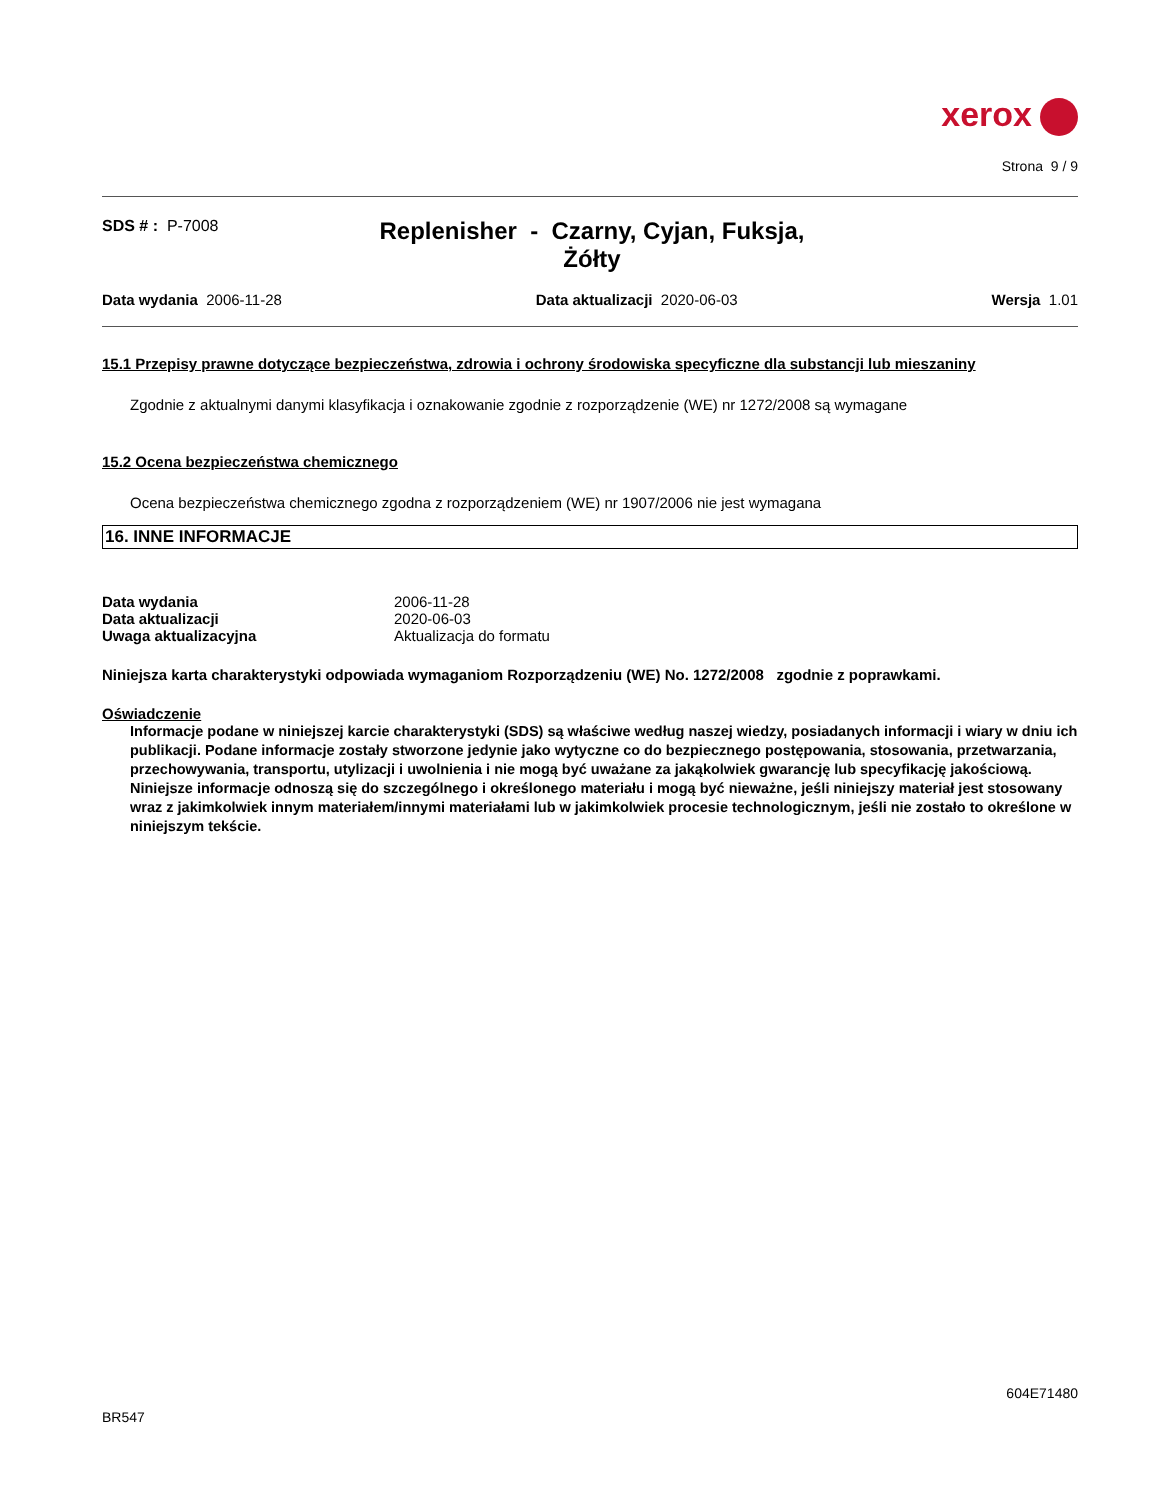xerox
Strona 9 / 9
SDS # : P-7008
Replenisher - Czarny, Cyjan, Fuksja, Żółty
Data wydania 2006-11-28 Data aktualizacji 2020-06-03 Wersja 1.01
15.1 Przepisy prawne dotyczące bezpieczeństwa, zdrowia i ochrony środowiska specyficzne dla substancji lub mieszaniny
Zgodnie z aktualnymi danymi klasyfikacja i oznakowanie zgodnie z rozporządzenie (WE) nr 1272/2008 są wymagane
15.2 Ocena bezpieczeństwa chemicznego
Ocena bezpieczeństwa chemicznego zgodna z rozporządzeniem (WE) nr 1907/2006 nie jest wymagana
16. INNE INFORMACJE
| Data wydania | 2006-11-28 |
| Data aktualizacji | 2020-06-03 |
| Uwaga aktualizacyjna | Aktualizacja do formatu |
Niniejsza karta charakterystyki odpowiada wymaganiom Rozporządzeniu (WE) No. 1272/2008 zgodnie z poprawkami.
Oświadczenie
Informacje podane w niniejszej karcie charakterystyki (SDS) są właściwe według naszej wiedzy, posiadanych informacji i wiary w dniu ich publikacji. Podane informacje zostały stworzone jedynie jako wytyczne co do bezpiecznego postępowania, stosowania, przetwarzania, przechowywania, transportu, utylizacji i uwolnienia i nie mogą być uważane za jakąkolwiek gwarancję lub specyfikację jakościową. Niniejsze informacje odnoszą się do szczególnego i określonego materiału i mogą być nieważne, jeśli niniejszy materiał jest stosowany wraz z jakimkolwiek innym materiałem/innymi materiałami lub w jakimkolwiek procesie technologicznym, jeśli nie zostało to określone w niniejszym tekście.
604E71480
BR547